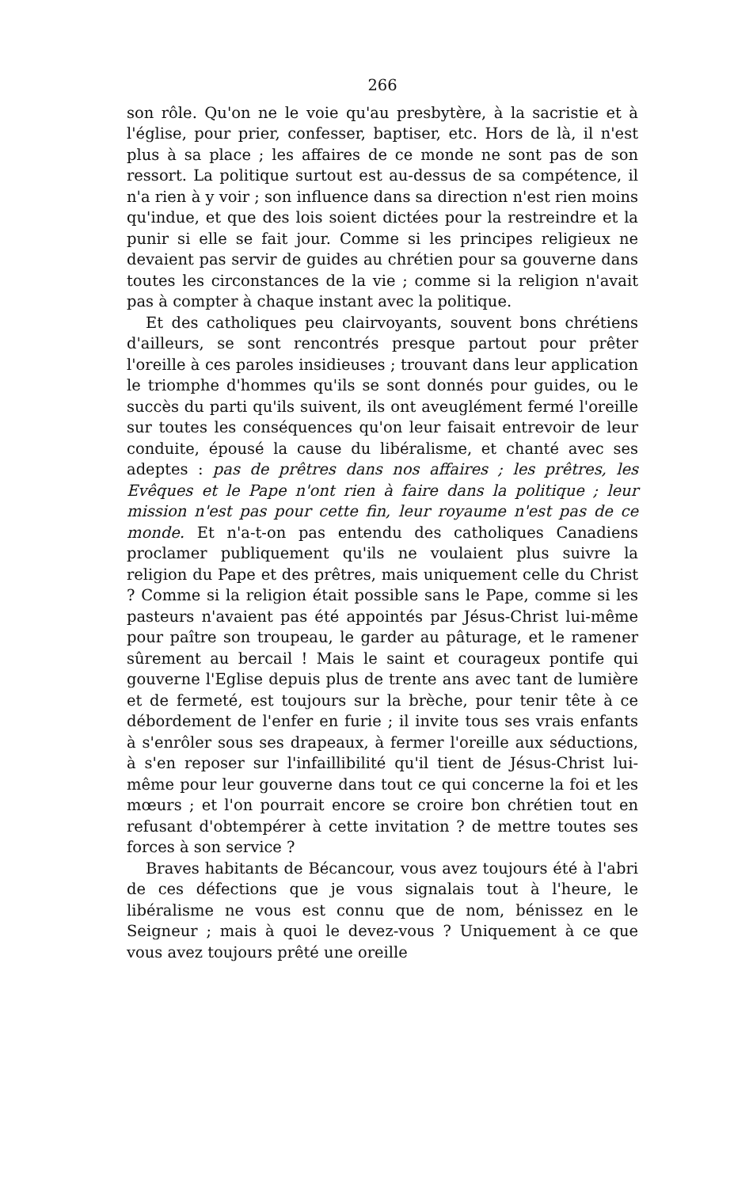266
son rôle. Qu'on ne le voie qu'au presbytère, à la sacristie et à l'église, pour prier, confesser, baptiser, etc. Hors de là, il n'est plus à sa place ; les affaires de ce monde ne sont pas de son ressort. La politique surtout est au-dessus de sa compétence, il n'a rien à y voir ; son influence dans sa direction n'est rien moins qu'indue, et que des lois soient dictées pour la restreindre et la punir si elle se fait jour. Comme si les principes religieux ne devaient pas servir de guides au chrétien pour sa gouverne dans toutes les circonstances de la vie ; comme si la religion n'avait pas à compter à chaque instant avec la politique.
Et des catholiques peu clairvoyants, souvent bons chrétiens d'ailleurs, se sont rencontrés presque partout pour prêter l'oreille à ces paroles insidieuses ; trouvant dans leur application le triomphe d'hommes qu'ils se sont donnés pour guides, ou le succès du parti qu'ils suivent, ils ont aveuglément fermé l'oreille sur toutes les conséquences qu'on leur faisait entrevoir de leur conduite, épousé la cause du libéralisme, et chanté avec ses adeptes : pas de prêtres dans nos affaires ; les prêtres, les Evêques et le Pape n'ont rien à faire dans la politique ; leur mission n'est pas pour cette fin, leur royaume n'est pas de ce monde. Et n'a-t-on pas entendu des catholiques Canadiens proclamer publiquement qu'ils ne voulaient plus suivre la religion du Pape et des prêtres, mais uniquement celle du Christ ? Comme si la religion était possible sans le Pape, comme si les pasteurs n'avaient pas été appointés par Jésus-Christ lui-même pour paître son troupeau, le garder au pâturage, et le ramener sûrement au bercail ! Mais le saint et courageux pontife qui gouverne l'Eglise depuis plus de trente ans avec tant de lumière et de fermeté, est toujours sur la brèche, pour tenir tête à ce débordement de l'enfer en furie ; il invite tous ses vrais enfants à s'enrôler sous ses drapeaux, à fermer l'oreille aux séductions, à s'en reposer sur l'infaillibilité qu'il tient de Jésus-Christ lui-même pour leur gouverne dans tout ce qui concerne la foi et les mœurs ; et l'on pourrait encore se croire bon chrétien tout en refusant d'obtempérer à cette invitation ? de mettre toutes ses forces à son service ?
Braves habitants de Bécancour, vous avez toujours été à l'abri de ces défections que je vous signalais tout à l'heure, le libéralisme ne vous est connu que de nom, bénissez en le Seigneur ; mais à quoi le devez-vous ? Uniquement à ce que vous avez toujours prêté une oreille